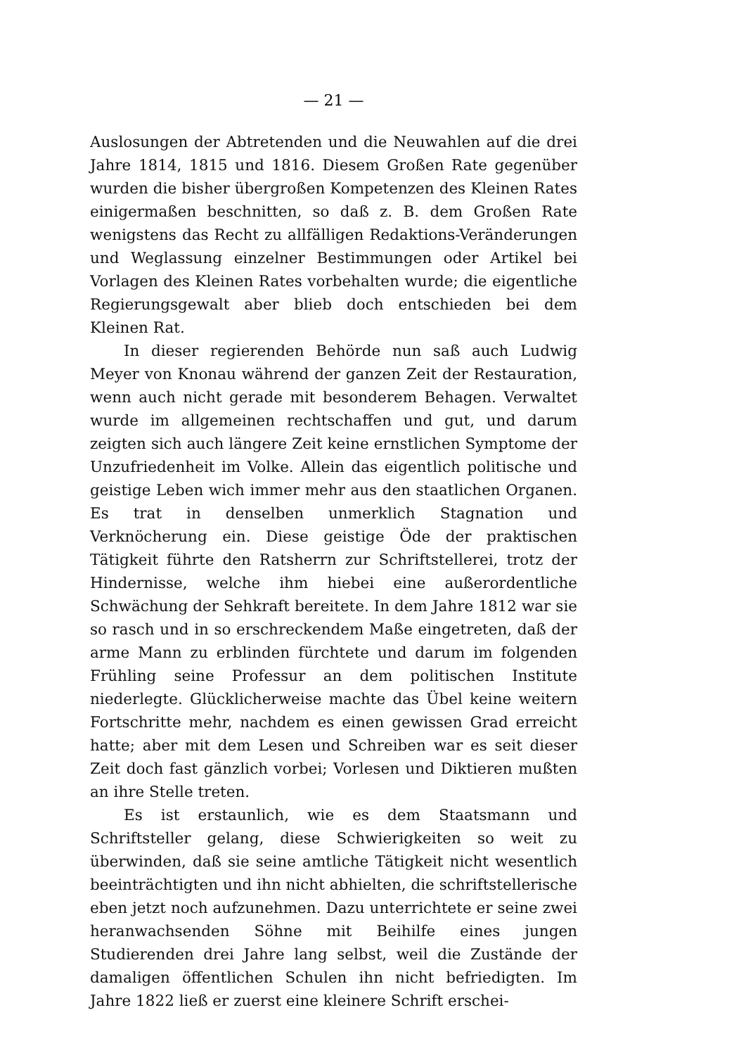— 21 —
Auslosungen der Abtretenden und die Neuwahlen auf die drei Jahre 1814, 1815 und 1816. Diesem Großen Rate gegenüber wurden die bisher übergroßen Kompetenzen des Kleinen Rates einigermaßen beschnitten, so daß z. B. dem Großen Rate wenigstens das Recht zu allfälligen Redaktions-Veränderungen und Weglassung einzelner Bestimmungen oder Artikel bei Vorlagen des Kleinen Rates vorbehalten wurde; die eigentliche Regierungsgewalt aber blieb doch entschieden bei dem Kleinen Rat.
In dieser regierenden Behörde nun saß auch Ludwig Meyer von Knonau während der ganzen Zeit der Restauration, wenn auch nicht gerade mit besonderem Behagen. Verwaltet wurde im allgemeinen rechtschaffen und gut, und darum zeigten sich auch längere Zeit keine ernstlichen Symptome der Unzufriedenheit im Volke. Allein das eigentlich politische und geistige Leben wich immer mehr aus den staatlichen Organen. Es trat in denselben unmerklich Stagnation und Verknöcherung ein. Diese geistige Öde der praktischen Tätigkeit führte den Ratsherrn zur Schriftstellerei, trotz der Hindernisse, welche ihm hiebei eine außerordentliche Schwächung der Sehkraft bereitete. In dem Jahre 1812 war sie so rasch und in so erschreckendem Maße eingetreten, daß der arme Mann zu erblinden fürchtete und darum im folgenden Frühling seine Professur an dem politischen Institute niederlegte. Glücklicherweise machte das Übel keine weitern Fortschritte mehr, nachdem es einen gewissen Grad erreicht hatte; aber mit dem Lesen und Schreiben war es seit dieser Zeit doch fast gänzlich vorbei; Vorlesen und Diktieren mußten an ihre Stelle treten.
Es ist erstaunlich, wie es dem Staatsmann und Schriftsteller gelang, diese Schwierigkeiten so weit zu überwinden, daß sie seine amtliche Tätigkeit nicht wesentlich beeinträchtigten und ihn nicht abhielten, die schriftstellerische eben jetzt noch aufzunehmen. Dazu unterrichtete er seine zwei heranwachsenden Söhne mit Beihilfe eines jungen Studierenden drei Jahre lang selbst, weil die Zustände der damaligen öffentlichen Schulen ihn nicht befriedigten. Im Jahre 1822 ließ er zuerst eine kleinere Schrift erschei-